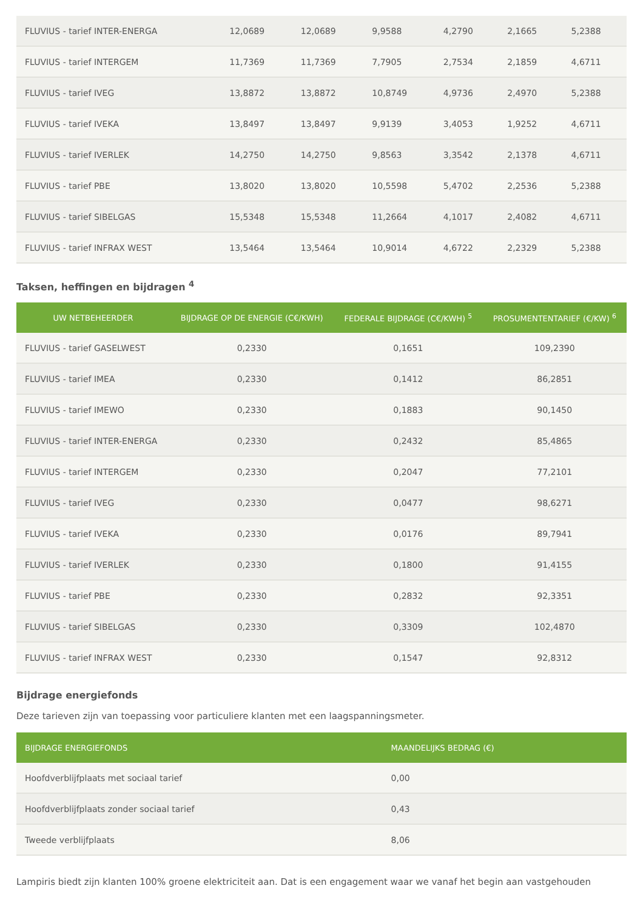| FLUVIUS - tarief INTER-ENERGA | 12,0689 | 12,0689 | 9,9588 | 4,2790 | 2,1665 | 5,2388 |
| FLUVIUS - tarief INTERGEM | 11,7369 | 11,7369 | 7,7905 | 2,7534 | 2,1859 | 4,6711 |
| FLUVIUS - tarief IVEG | 13,8872 | 13,8872 | 10,8749 | 4,9736 | 2,4970 | 5,2388 |
| FLUVIUS - tarief IVEKA | 13,8497 | 13,8497 | 9,9139 | 3,4053 | 1,9252 | 4,6711 |
| FLUVIUS - tarief IVERLEK | 14,2750 | 14,2750 | 9,8563 | 3,3542 | 2,1378 | 4,6711 |
| FLUVIUS - tarief PBE | 13,8020 | 13,8020 | 10,5598 | 5,4702 | 2,2536 | 5,2388 |
| FLUVIUS - tarief SIBELGAS | 15,5348 | 15,5348 | 11,2664 | 4,1017 | 2,4082 | 4,6711 |
| FLUVIUS - tarief INFRAX WEST | 13,5464 | 13,5464 | 10,9014 | 4,6722 | 2,2329 | 5,2388 |
Taksen, heffingen en bijdragen <sup>4</sup>
| UW NETBEHEERDER | BIJDRAGE OP DE ENERGIE (C€/KWH) | FEDERALE BIJDRAGE (C€/KWH) <sup>5</sup> | PROSUMENTENTARIEF (€/KW) <sup>6</sup> |
| --- | --- | --- | --- |
| FLUVIUS - tarief GASELWEST | 0,2330 | 0,1651 | 109,2390 |
| FLUVIUS - tarief IMEA | 0,2330 | 0,1412 | 86,2851 |
| FLUVIUS - tarief IMEWO | 0,2330 | 0,1883 | 90,1450 |
| FLUVIUS - tarief INTER-ENERGA | 0,2330 | 0,2432 | 85,4865 |
| FLUVIUS - tarief INTERGEM | 0,2330 | 0,2047 | 77,2101 |
| FLUVIUS - tarief IVEG | 0,2330 | 0,0477 | 98,6271 |
| FLUVIUS - tarief IVEKA | 0,2330 | 0,0176 | 89,7941 |
| FLUVIUS - tarief IVERLEK | 0,2330 | 0,1800 | 91,4155 |
| FLUVIUS - tarief PBE | 0,2330 | 0,2832 | 92,3351 |
| FLUVIUS - tarief SIBELGAS | 0,2330 | 0,3309 | 102,4870 |
| FLUVIUS - tarief INFRAX WEST | 0,2330 | 0,1547 | 92,8312 |
Bijdrage energiefonds
Deze tarieven zijn van toepassing voor particuliere klanten met een laagspanningsmeter.
| BIJDRAGE ENERGIEFONDS | MAANDELIJKS BEDRAG (€) |
| --- | --- |
| Hoofdverblijfplaats met sociaal tarief | 0,00 |
| Hoofdverblijfplaats zonder sociaal tarief | 0,43 |
| Tweede verblijfplaats | 8,06 |
Lampiris biedt zijn klanten 100% groene elektriciteit aan. Dat is een engagement waar we vanaf het begin aan vastgehouden